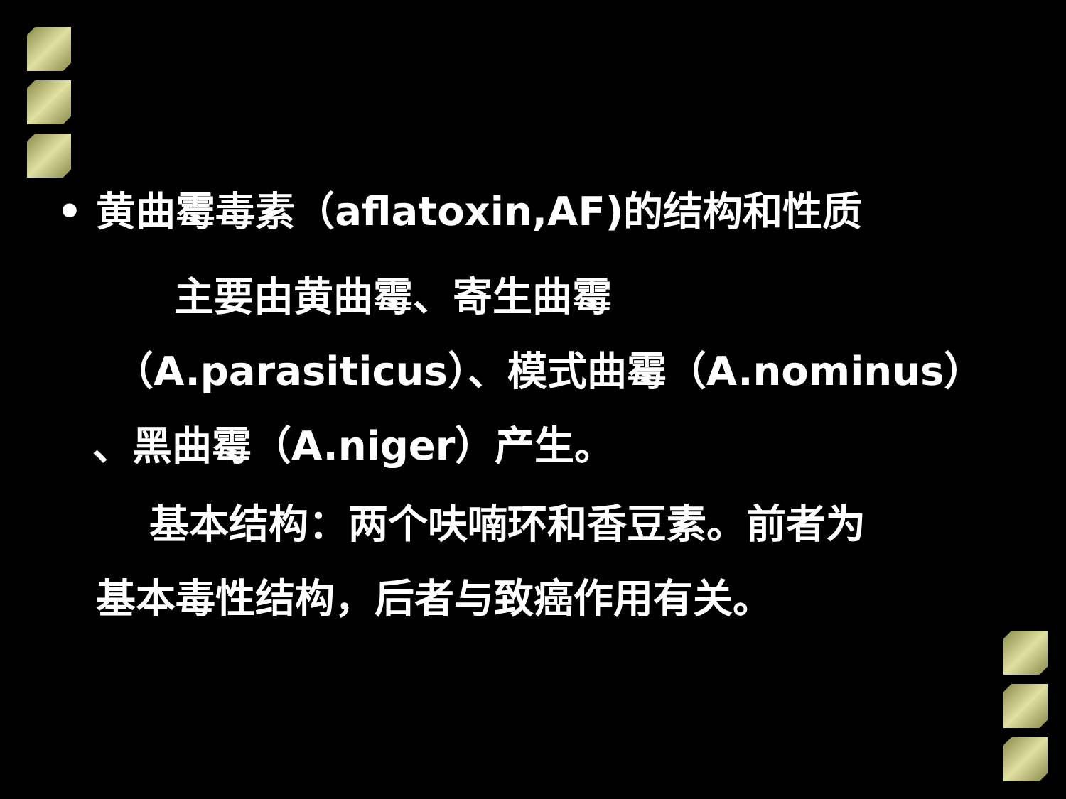• 黄曲霉毒素（aflatoxin,AF)的结构和性质
主要由黄曲霉、寄生曲霉
（A.parasiticus）、模式曲霉（A.nominus）
、黑曲霉（A.niger）产生。
基本结构：两个呋喃环和香豆素。前者为
基本毒性结构，后者与致癌作用有关。